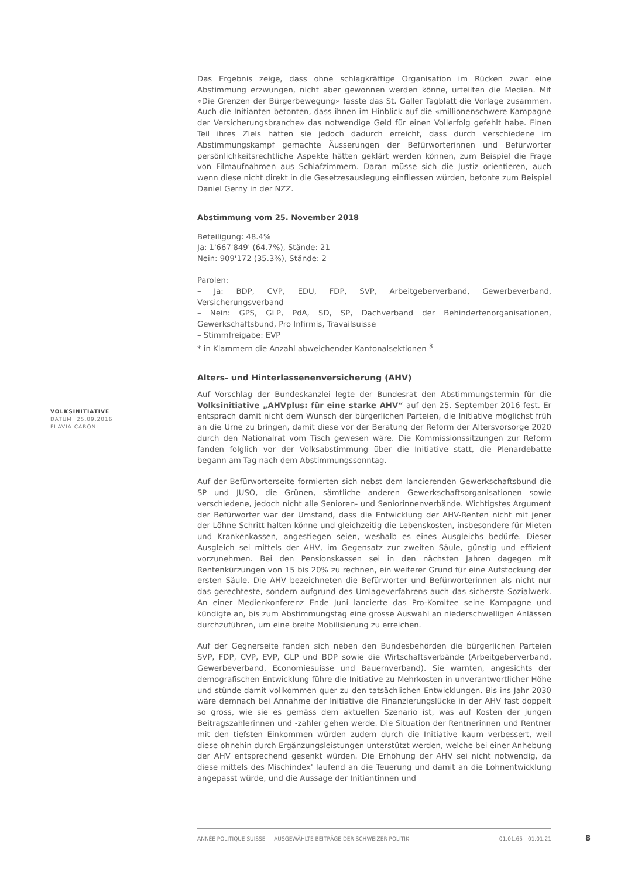Das Ergebnis zeige, dass ohne schlagkräftige Organisation im Rücken zwar eine Abstimmung erzwungen, nicht aber gewonnen werden könne, urteilten die Medien. Mit «Die Grenzen der Bürgerbewegung» fasste das St. Galler Tagblatt die Vorlage zusammen. Auch die Initianten betonten, dass ihnen im Hinblick auf die «millionenschwere Kampagne der Versicherungsbranche» das notwendige Geld für einen Vollerfolg gefehlt habe. Einen Teil ihres Ziels hätten sie jedoch dadurch erreicht, dass durch verschiedene im Abstimmungskampf gemachte Äusserungen der Befürworterinnen und Befürworter persönlichkeitsrechtliche Aspekte hätten geklärt werden können, zum Beispiel die Frage von Filmaufnahmen aus Schlafzimmern. Daran müsse sich die Justiz orientieren, auch wenn diese nicht direkt in die Gesetzesauslegung einfliessen würden, betonte zum Beispiel Daniel Gerny in der NZZ.
Abstimmung vom 25. November 2018
Beteiligung: 48.4%
Ja: 1'667'849' (64.7%), Stände: 21
Nein: 909'172 (35.3%), Stände: 2
Parolen:
– Ja: BDP, CVP, EDU, FDP, SVP, Arbeitgeberverband, Gewerbeverband, Versicherungsverband
– Nein: GPS, GLP, PdA, SD, SP, Dachverband der Behindertenorganisationen, Gewerkschaftsbund, Pro Infirmis, Travailsuisse
– Stimmfreigabe: EVP
* in Klammern die Anzahl abweichender Kantonalsektionen <sup>3</sup>
Alters- und Hinterlassenenversicherung (AHV)
Auf Vorschlag der Bundeskanzlei legte der Bundesrat den Abstimmungstermin für die Volksinitiative „AHVplus: für eine starke AHV“ auf den 25. September 2016 fest. Er entsprach damit nicht dem Wunsch der bürgerlichen Parteien, die Initiative möglichst früh an die Urne zu bringen, damit diese vor der Beratung der Reform der Altersvorsorge 2020 durch den Nationalrat vom Tisch gewesen wäre. Die Kommissionssitzungen zur Reform fanden folglich vor der Volksabstimmung über die Initiative statt, die Plenardebatte begann am Tag nach dem Abstimmungssonntag.
Auf der Befürworterseite formierten sich nebst dem lancierenden Gewerkschaftsbund die SP und JUSO, die Grünen, sämtliche anderen Gewerkschaftsorganisationen sowie verschiedene, jedoch nicht alle Senioren- und Seniorinnenverbände. Wichtigstes Argument der Befürworter war der Umstand, dass die Entwicklung der AHV-Renten nicht mit jener der Löhne Schritt halten könne und gleichzeitig die Lebenskosten, insbesondere für Mieten und Krankenkassen, angestiegen seien, weshalb es eines Ausgleichs bedürfe. Dieser Ausgleich sei mittels der AHV, im Gegensatz zur zweiten Säule, günstig und effizient vorzunehmen. Bei den Pensionskassen sei in den nächsten Jahren dagegen mit Rentenkürzungen von 15 bis 20% zu rechnen, ein weiterer Grund für eine Aufstockung der ersten Säule. Die AHV bezeichneten die Befürworter und Befürworterinnen als nicht nur das gerechteste, sondern aufgrund des Umlageverfahrens auch das sicherste Sozialwerk. An einer Medienkonferenz Ende Juni lancierte das Pro-Komitee seine Kampagne und kündigte an, bis zum Abstimmungstag eine grosse Auswahl an niederschwelligen Anlässen durchzuführen, um eine breite Mobilisierung zu erreichen.
Auf der Gegnerseite fanden sich neben den Bundesbehörden die bürgerlichen Parteien SVP, FDP, CVP, EVP, GLP und BDP sowie die Wirtschaftsverbände (Arbeitgeberverband, Gewerbeverband, Economiesuisse und Bauernverband). Sie warnten, angesichts der demografischen Entwicklung führe die Initiative zu Mehrkosten in unverantwortlicher Höhe und stünde damit vollkommen quer zu den tatsächlichen Entwicklungen. Bis ins Jahr 2030 wäre demnach bei Annahme der Initiative die Finanzierungslücke in der AHV fast doppelt so gross, wie sie es gemäss dem aktuellen Szenario ist, was auf Kosten der jungen Beitragszahlerinnen und -zahler gehen werde. Die Situation der Rentnerinnen und Rentner mit den tiefsten Einkommen würden zudem durch die Initiative kaum verbessert, weil diese ohnehin durch Ergänzungsleistungen unterstützt werden, welche bei einer Anhebung der AHV entsprechend gesenkt würden. Die Erhöhung der AHV sei nicht notwendig, da diese mittels des Mischindex' laufend an die Teuerung und damit an die Lohnentwicklung angepasst würde, und die Aussage der Initiantinnen und
VOLKSINITIATIVE
DATUM: 25.09.2016
FLAVIA CARONI
ANNÉE POLITIQUE SUISSE — AUSGEWÄHLTE BEITRÄGE DER SCHWEIZER POLITIK 01.01.65 - 01.01.21
8